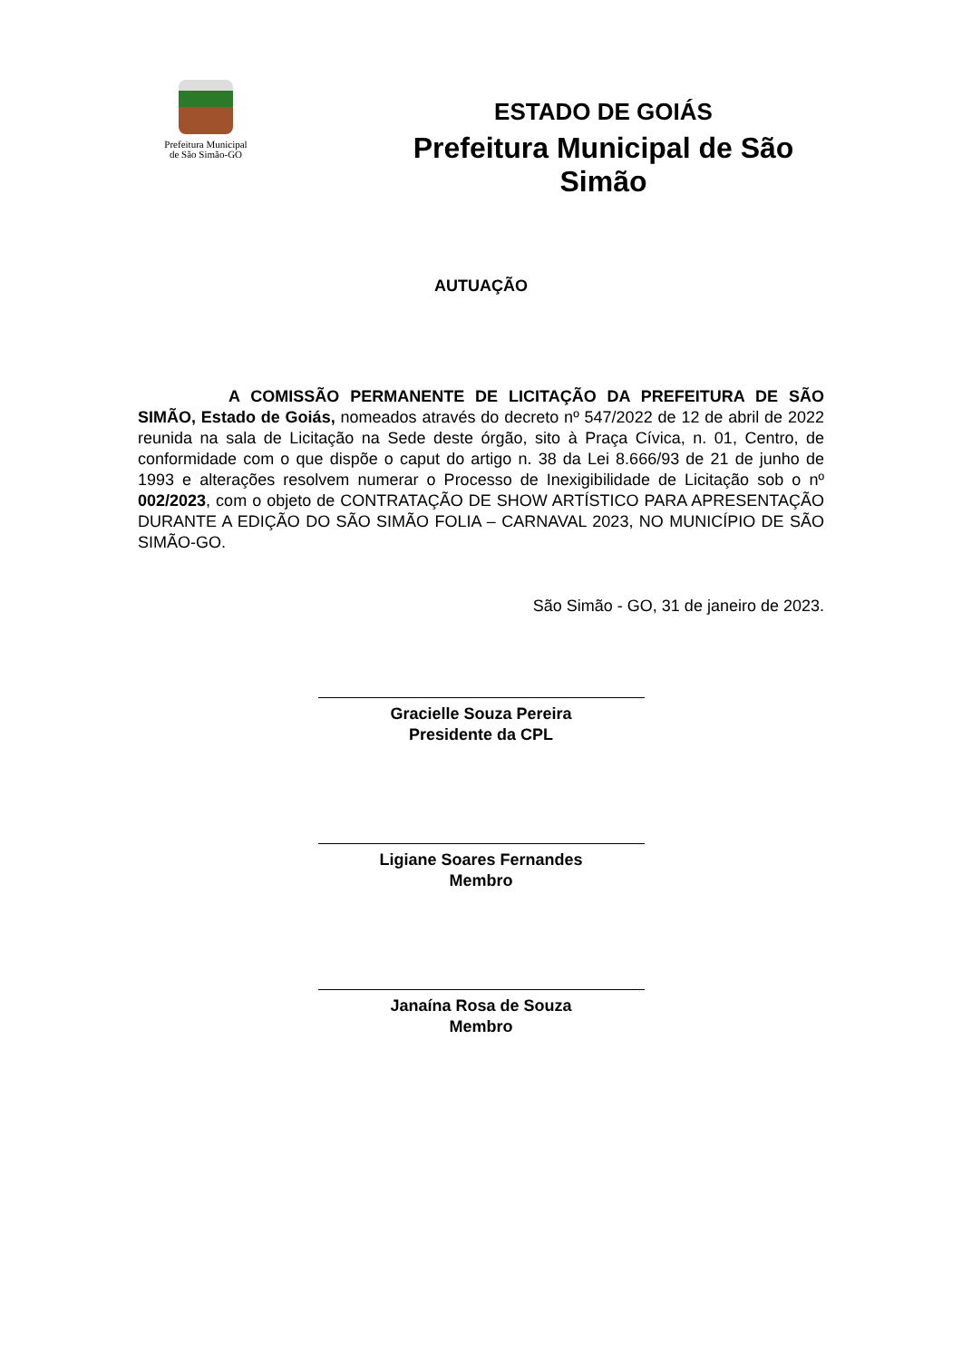Prefeitura Municipal
de São Simão-GO
ESTADO DE GOIÁS
Prefeitura Municipal de São Simão
AUTUAÇÃO
A COMISSÃO PERMANENTE DE LICITAÇÃO DA PREFEITURA DE SÃO SIMÃO, Estado de Goiás, nomeados através do decreto nº 547/2022 de 12 de abril de 2022 reunida na sala de Licitação na Sede deste órgão, sito à Praça Cívica, n. 01, Centro, de conformidade com o que dispõe o caput do artigo n. 38 da Lei 8.666/93 de 21 de junho de 1993 e alterações resolvem numerar o Processo de Inexigibilidade de Licitação sob o nº 002/2023, com o objeto de CONTRATAÇÃO DE SHOW ARTÍSTICO PARA APRESENTAÇÃO DURANTE A EDIÇÃO DO SÃO SIMÃO FOLIA – CARNAVAL 2023, NO MUNICÍPIO DE SÃO SIMÃO-GO.
São Simão - GO, 31 de janeiro de 2023.
Gracielle Souza Pereira
Presidente da CPL
Ligiane Soares Fernandes
Membro
Janaína Rosa de Souza
Membro